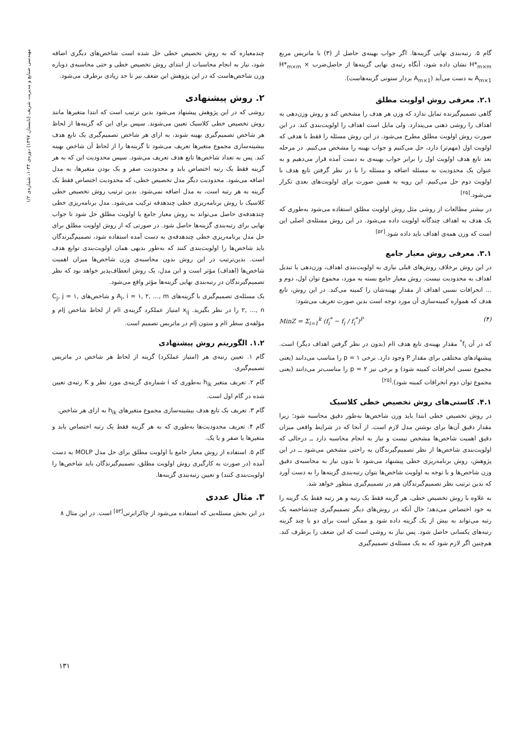مهندسی صنایع و مدیریت شریف (تابستان ۱۳۹۷) دوره‌ی ۳۴-۱، شماره‌ی ۱/۲
گام ۵. رتبه‌بندی نهایی گزینه‌ها. اگر جواب بهینه‌ی حاصل از (۳) با ماتریس مربع H*<sub>m×m</sub> نشان داده شود، آنگاه رتبه‌ی نهایی گزینه‌ها از حاصل‌ضرب H*<sub>m×m</sub> × A<sub>m×1</sub> به دست می‌آید (A<sub>m×1</sub> بردار ستونی گزینه‌هاست).
۲.۱. معرفی روش اولویت مطلق
گاهی تصمیم‌گیرنده تمایل ندارد که وزن هر هدف را مشخص کند و روش وزن‌دهی به اهداف را روشی ذهنی می‌پندارد. ولی مایل است اهداف را اولویت‌بندی کند. در این صورت روش اولویت مطلق مطرح می‌شود. در این روش مسئله را فقط با هدفی که اولویت اول (مهم‌تر) دارد، حل می‌کنیم و جواب بهینه را مشخص می‌کنیم. در مرحله بعد تابع هدف اولویت اول را برابر جواب بهینه‌ی به دست آمده قرار می‌دهیم و به عنوان یک محدودیت به مسئله اضافه و مسئله را با در نظر گرفتن تابع هدف با اولویت دوم حل می‌کنیم. این رویه به همین صورت برای اولویت‌های بعدی تکرار می‌شود.<sup>[۲۵]</sup>
در بیشتر مطالعات از روشی مثل روش اولویت مطلق استفاده می‌شود به‌طوری که یک هدف به اهداف چندگانه اولویت داده می‌شود. در این روش مسئله‌ی اصلی این است که وزن همه‌ی اهداف باید داده شود.<sup>[۵۲]</sup>
۳.۱. معرفی روش معیار جامع
در این روش برخلاف روش‌های قبلی نیازی به اولویت‌بندی اهداف، وزن‌دهی یا تبدیل اهداف به محدودیت نیست. روش معیار جامع بسته به مورد، مجموع توان اول، دوم و ... انحرافات نسبی اهداف از مقدار بهینه‌شان را کمینه می‌کند. در این روش، تابع هدف که همواره کمینه‌سازی آن مورد توجه است بدین صورت تعریف می‌شود:
MinZ = Σ<sub>i=1</sub><sup>k</sup> (f<sub>i</sub><sup>*</sup> − f<sub>i</sub> / f<sub>i</sub><sup>*</sup>)<sup>P</sup> (۴)
که در آن f<sub>i</sub><sup>*</sup> مقدار بهینه‌ی تابع هدف iام (بدون در نظر گرفتن اهداف دیگر) است. پیشنهادهای مختلفی برای مقدار P وجود دارد. برخی p = ۱ را مناسب می‌دانند (یعنی مجموع نسبی انحرافات کمینه شود) و برخی نیز p = ۲ را مناسب‌تر می‌دانند (یعنی مجموع توان دوم انحرافات کمینه شود).<sup>[۲۵]</sup>
۴.۱. کاستی‌های روش تخصیص خطی کلاسیک
در روش تخصیص خطی ابتدا باید وزن شاخص‌ها به‌طور دقیق محاسبه شود؛ زیرا مقدار دقیق آن‌ها برای نوشتن مدل لازم است. از آنجا که در شرایط واقعی میزان دقیق اهمیت شاخص‌ها مشخص نیست و نیاز به انجام محاسبه دارد ــ درحالی که اولویت‌بندی شاخص‌ها از نظر تصمیم‌گیرندگان به راحتی مشخص می‌شود ــ در این پژوهش، روش برنامه‌ریزی خطی پیشنهاد می‌شود تا بدون نیاز به محاسبه‌ی دقیق وزن شاخص‌ها و با توجه به اولویت شاخص‌ها بتوان رتبه‌بندی گزینه‌ها را به دست آورد که بدین ترتیب نظر تصمیم‌گیرندگان هم در تصمیم‌گیری منظور خواهد شد.
به علاوه با روش تخصیص خطی، هر گزینه فقط یک رتبه و هر رتبه فقط یک گزینه را به خود اختصاص می‌دهد؛ حال آنکه در روش‌های دیگر تصمیم‌گیری چندشاخصه یک رتبه می‌تواند به بیش از یک گزینه داده شود و ممکن است برای دو یا چند گزینه رتبه‌های یکسانی حاصل شود. پس نیاز به روشی است که این ضعف را برطرف کند. هم‌چنین اگر لازم شود که به یک مسئله‌ی تصمیم‌گیری
چندمعیاره که به روش تخصیص خطی حل شده است شاخص‌های دیگری اضافه شود، نیاز به انجام محاسبات از ابتدای روش تخصیص خطی و حتی محاسبه‌ی دوباره وزن شاخص‌هاست که در این پژوهش این ضعف نیز تا حد زیادی برطرف می‌شود.
۲. روش پیشنهادی
روشی که در این پژوهش پیشنهاد می‌شود بدین ترتیب است که ابتدا متغیرها مانند روش تخصیص خطی کلاسیک تعیین می‌شوند. سپس برای این که گزینه‌ها از لحاظ هر شاخص تصمیم‌گیری بهینه شوند، به ازای هر شاخص تصمیم‌گیری یک تابع هدف بیشینه‌سازی مجموع متغیرها تعریف می‌شود تا گزینه‌ها را از لحاظ آن شاخص بهینه کند. پس به تعداد شاخص‌ها تابع هدف تعریف می‌شود. سپس محدودیت این که به هر گزینه فقط یک رتبه اختصاص یابد و محدودیت صفر و یک بودن متغیرها، به مدل اضافه می‌شود. محدودیت دیگر مدل تخصیص خطی، که محدودیت اختصاص فقط یک گزینه به هر رتبه است، به مدل اضافه نمی‌شود. بدین ترتیب روش تخصیص خطی کلاسیک با روش برنامه‌ریزی خطی چندهدفه ترکیب می‌شود. مدل برنامه‌ریزی خطی چندهدفه‌ی حاصل می‌تواند به روش معیار جامع یا اولویت مطلق حل شود تا جواب نهایی برای رتبه‌بندی گزینه‌ها حاصل شود. در صورتی که از روش اولویت مطلق برای حل مدل برنامه‌ریزی خطی چندهدفه‌ی به دست آمده استفاده شود، تصمیم‌گیرندگان باید شاخص‌ها را اولویت‌بندی کنند که به‌طور بدیهی همان اولویت‌بندی توابع هدف است. بدین‌ترتیب در این روش بدون محاسبه‌ی وزن شاخص‌ها میزان اهمیت شاخص‌ها (اهداف) مؤثر است و این مدل، یک روش انعطاف‌پذیر خواهد بود که نظر تصمیم‌گیرندگان در رتبه‌بندی نهایی گزینه‌ها مؤثر واقع می‌شود.
یک مسئله‌ی تصمیم‌گیری با گزینه‌های A<sub>i</sub>, i = ۱, ۲, ..., m و شاخص‌های C<sub>j</sub>, j = ۱, ۲, ..., n را در نظر بگیرید. x<sub>ij</sub> امتیاز عملکرد گزینه‌ی iام از لحاظ شاخص jام و مؤلفه‌ی سطر iام و ستون jام در ماتریس تصمیم است.
۱.۲. الگوریتم روش پیشنهادی
گام ۱. تعیین رتبه‌ی هر (امتیاز عملکرد) گزینه از لحاظ هر شاخص در ماتریس تصمیم‌گیری.
گام ۲. تعریف متغیر h<sub>ik</sub> به‌طوری که i شماره‌ی گزینه‌ی مورد نظر و K رتبه‌ی تعیین شده در گام اول است.
گام ۳. تعریف یک تابع هدف بیشینه‌سازی مجموع متغیرهای h<sub>ik</sub> به ازای هر شاخص.
گام ۴. تعریف محدودیت‌ها به‌طوری که به هر گزینه فقط یک رتبه اختصاص یابد و متغیرها یا صفر و یا یک.
گام ۵. استفاده از روش معیار جامع یا اولویت مطلق برای حل مدل MOLP به دست آمده (در صورت به کارگیری روش اولویت مطلق، تصمیم‌گیرندگان باید شاخص‌ها را اولویت‌بندی کنند) و تعیین رتبه‌بندی گزینه‌ها.
۳. مثال عددی
در این بخش مسئله‌یی که استفاده می‌شود از چاکرابرتی<sup>[۵۳]</sup> است. در این مثال ۸
۱۳۱